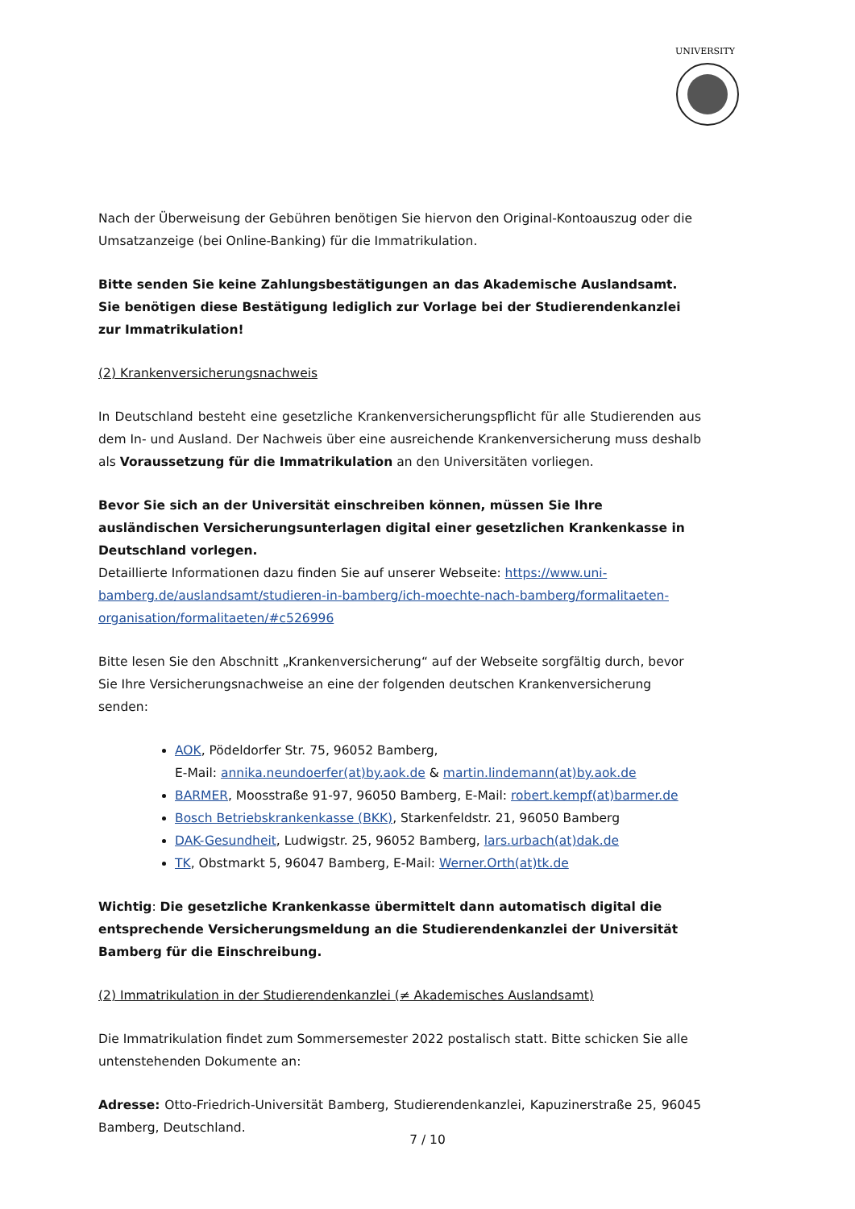UNIVERSITY
Nach der Überweisung der Gebühren benötigen Sie hiervon den Original-Kontoauszug oder die Umsatzanzeige (bei Online-Banking) für die Immatrikulation.
Bitte senden Sie keine Zahlungsbestätigungen an das Akademische Auslandsamt. Sie benötigen diese Bestätigung lediglich zur Vorlage bei der Studierendenkanzlei zur Immatrikulation!
(2) Krankenversicherungsnachweis
In Deutschland besteht eine gesetzliche Krankenversicherungspflicht für alle Studierenden aus dem In- und Ausland. Der Nachweis über eine ausreichende Krankenversicherung muss deshalb als Voraussetzung für die Immatrikulation an den Universitäten vorliegen.
Bevor Sie sich an der Universität einschreiben können, müssen Sie Ihre ausländischen Versicherungsunterlagen digital einer gesetzlichen Krankenkasse in Deutschland vorlegen.
Detaillierte Informationen dazu finden Sie auf unserer Webseite: https://www.uni-bamberg.de/auslandsamt/studieren-in-bamberg/ich-moechte-nach-bamberg/formalitaeten-organisation/formalitaeten/#c526996
Bitte lesen Sie den Abschnitt „Krankenversicherung“ auf der Webseite sorgfältig durch, bevor Sie Ihre Versicherungsnachweise an eine der folgenden deutschen Krankenversicherung senden:
AOK, Pödeldorfer Str. 75, 96052 Bamberg,
E-Mail: annika.neundoerfer(at)by.aok.de & martin.lindemann(at)by.aok.de
BARMER, Moosstraße 91-97, 96050 Bamberg, E-Mail: robert.kempf(at)barmer.de
Bosch Betriebskrankenkasse (BKK), Starkenfeldstr. 21, 96050 Bamberg
DAK-Gesundheit, Ludwigstr. 25, 96052 Bamberg, lars.urbach(at)dak.de
TK, Obstmarkt 5, 96047 Bamberg, E-Mail: Werner.Orth(at)tk.de
Wichtig: Die gesetzliche Krankenkasse übermittelt dann automatisch digital die entsprechende Versicherungsmeldung an die Studierendenkanzlei der Universität Bamberg für die Einschreibung.
(2) Immatrikulation in der Studierendenkanzlei (≠ Akademisches Auslandsamt)
Die Immatrikulation findet zum Sommersemester 2022 postalisch statt. Bitte schicken Sie alle untenstehenden Dokumente an:
Adresse: Otto-Friedrich-Universität Bamberg, Studierendenkanzlei, Kapuzinerstraße 25, 96045 Bamberg, Deutschland.
7 / 10